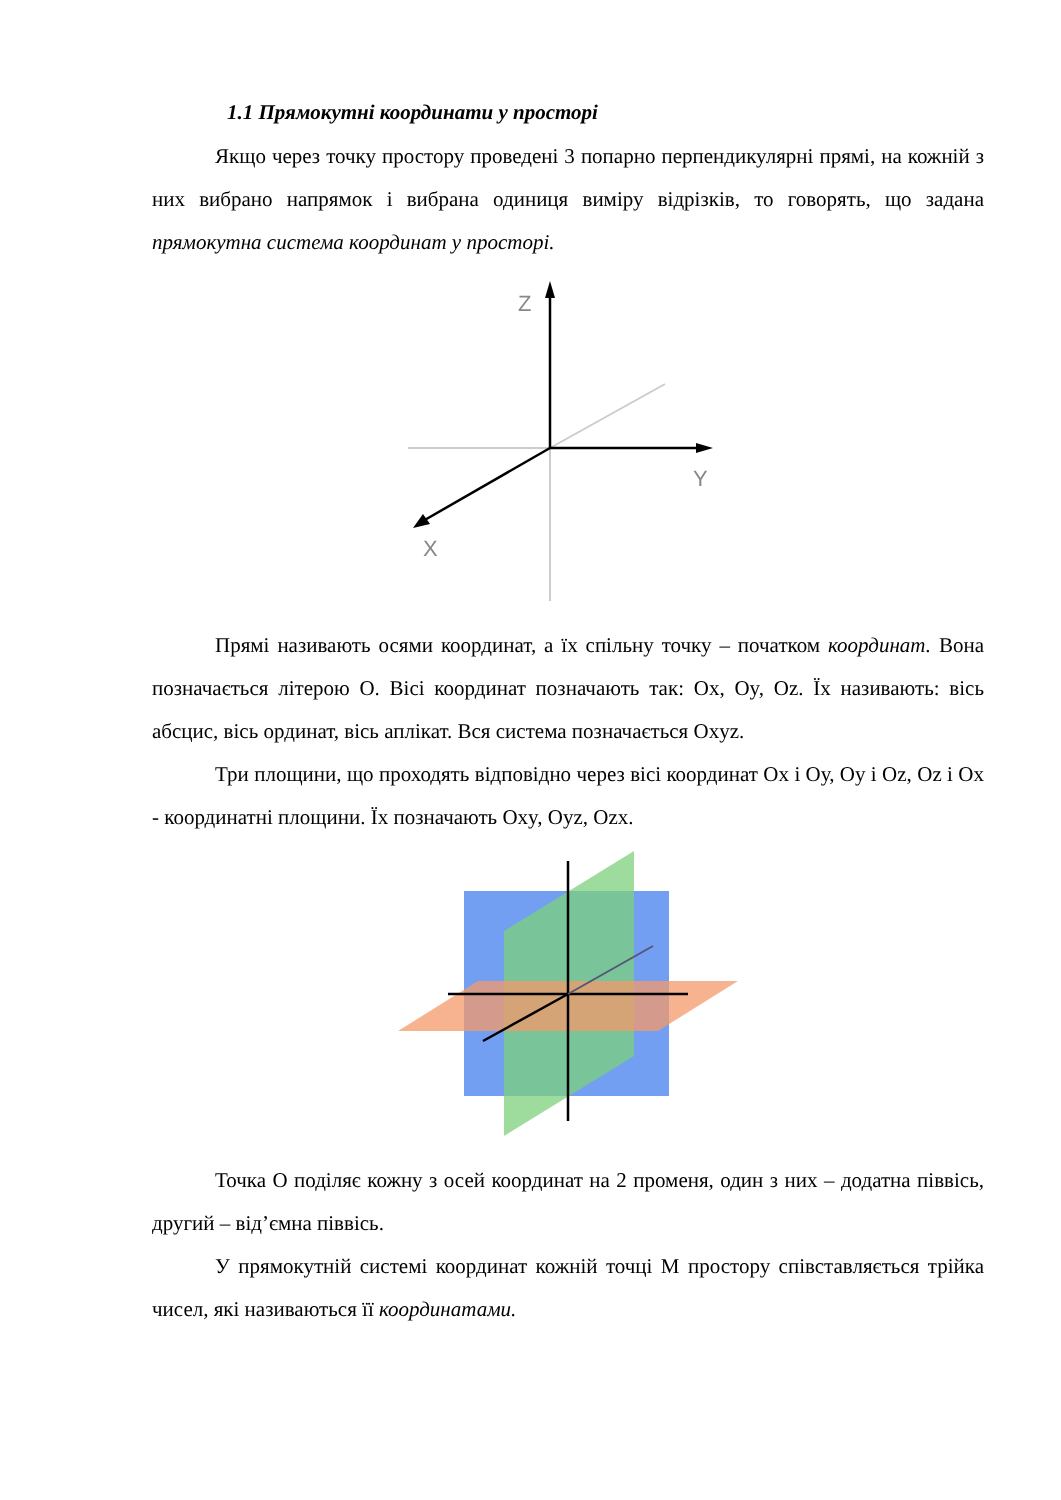1.1 Прямокутні координати у просторі
Якщо через точку простору проведені 3 попарно перпендикулярні прямі, на кожній з них вибрано напрямок і вибрана одиниця виміру відрізків, то говорять, що задана прямокутна система координат у просторі.
Z
Y
X
Прямі називають осями координат, а їх спільну точку – початком координат. Вона позначається літерою О. Вісі координат позначають так: Ox, Oy, Oz. Їх називають: вісь абсцис, вісь ординат, вісь аплікат. Вся система позначається Oxyz.
Три площини, що проходять відповідно через вісі координат Ох і Оу, Оу і Оz, Oz і Ох - координатні площини. Їх позначають Oxy, Oyz, Ozx.
Точка О поділяє кожну з осей координат на 2 променя, один з них – додатна піввісь, другий – від’ємна піввісь.
У прямокутній системі координат кожній точці М простору співставляється трійка чисел, які називаються її координатами.